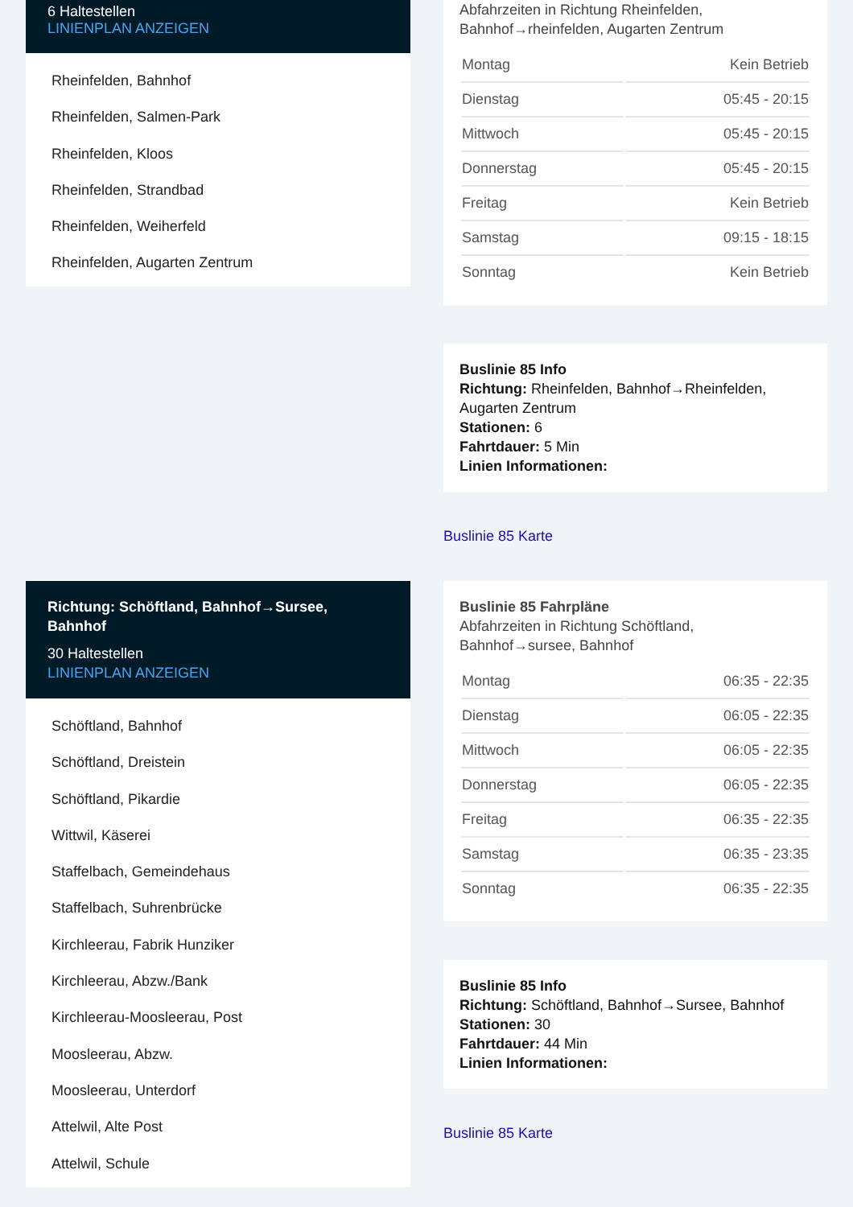6 Haltestellen
LINIENPLAN ANZEIGEN
Rheinfelden, Bahnhof
Rheinfelden, Salmen-Park
Rheinfelden, Kloos
Rheinfelden, Strandbad
Rheinfelden, Weiherfeld
Rheinfelden, Augarten Zentrum
Abfahrzeiten in Richtung Rheinfelden, Bahnhof→rheinfelden, Augarten Zentrum
| Montag | Kein Betrieb |
| Dienstag | 05:45 - 20:15 |
| Mittwoch | 05:45 - 20:15 |
| Donnerstag | 05:45 - 20:15 |
| Freitag | Kein Betrieb |
| Samstag | 09:15 - 18:15 |
| Sonntag | Kein Betrieb |
Buslinie 85 Info
Richtung: Rheinfelden, Bahnhof→Rheinfelden, Augarten Zentrum
Stationen: 6
Fahrtdauer: 5 Min
Linien Informationen:
Buslinie 85 Karte
Richtung: Schöftland, Bahnhof→Sursee, Bahnhof
30 Haltestellen
LINIENPLAN ANZEIGEN
Schöftland, Bahnhof
Schöftland, Dreistein
Schöftland, Pikardie
Wittwil, Käserei
Staffelbach, Gemeindehaus
Staffelbach, Suhrenbrücke
Kirchleerau, Fabrik Hunziker
Kirchleerau, Abzw./Bank
Kirchleerau-Moosleerau, Post
Moosleerau, Abzw.
Moosleerau, Unterdorf
Attelwil, Alte Post
Attelwil, Schule
Buslinie 85 Fahrpläne
Abfahrzeiten in Richtung Schöftland, Bahnhof→sursee, Bahnhof
| Montag | 06:35 - 22:35 |
| Dienstag | 06:05 - 22:35 |
| Mittwoch | 06:05 - 22:35 |
| Donnerstag | 06:05 - 22:35 |
| Freitag | 06:35 - 22:35 |
| Samstag | 06:35 - 23:35 |
| Sonntag | 06:35 - 22:35 |
Buslinie 85 Info
Richtung: Schöftland, Bahnhof→Sursee, Bahnhof
Stationen: 30
Fahrtdauer: 44 Min
Linien Informationen:
Buslinie 85 Karte